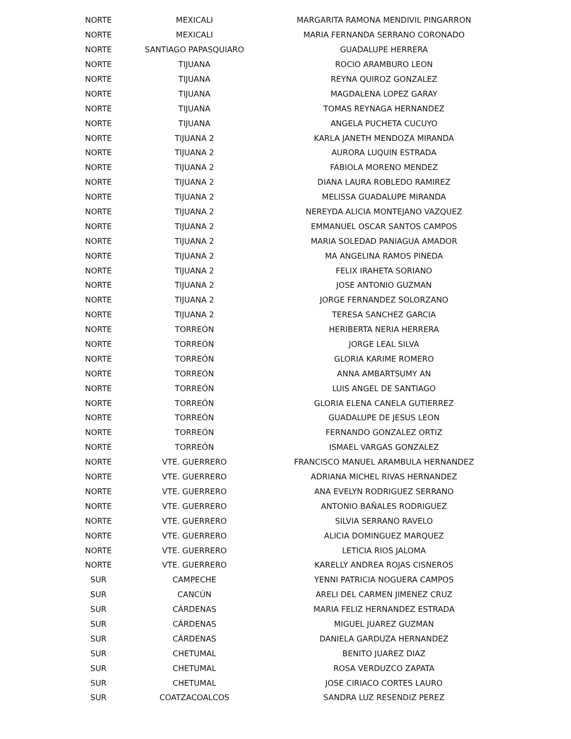| NORTE | MEXICALI | MARGARITA RAMONA MENDIVIL PINGARRON |
| NORTE | MEXICALI | MARIA FERNANDA SERRANO CORONADO |
| NORTE | SANTIAGO PAPASQUIARO | GUADALUPE HERRERA |
| NORTE | TIJUANA | ROCIO ARAMBURO LEON |
| NORTE | TIJUANA | REYNA QUIROZ GONZALEZ |
| NORTE | TIJUANA | MAGDALENA LOPEZ GARAY |
| NORTE | TIJUANA | TOMAS REYNAGA HERNANDEZ |
| NORTE | TIJUANA | ANGELA PUCHETA CUCUYO |
| NORTE | TIJUANA 2 | KARLA JANETH MENDOZA MIRANDA |
| NORTE | TIJUANA 2 | AURORA LUQUIN ESTRADA |
| NORTE | TIJUANA 2 | FABIOLA MORENO MENDEZ |
| NORTE | TIJUANA 2 | DIANA LAURA ROBLEDO RAMIREZ |
| NORTE | TIJUANA 2 | MELISSA GUADALUPE MIRANDA |
| NORTE | TIJUANA 2 | NEREYDA ALICIA MONTEJANO VAZQUEZ |
| NORTE | TIJUANA 2 | EMMANUEL OSCAR SANTOS CAMPOS |
| NORTE | TIJUANA 2 | MARIA SOLEDAD PANIAGUA AMADOR |
| NORTE | TIJUANA 2 | MA ANGELINA RAMOS PINEDA |
| NORTE | TIJUANA 2 | FELIX IRAHETA SORIANO |
| NORTE | TIJUANA 2 | JOSE ANTONIO GUZMAN |
| NORTE | TIJUANA 2 | JORGE FERNANDEZ SOLORZANO |
| NORTE | TIJUANA 2 | TERESA SANCHEZ GARCIA |
| NORTE | TORREÓN | HERIBERTA NERIA HERRERA |
| NORTE | TORREÓN | JORGE LEAL SILVA |
| NORTE | TORREÓN | GLORIA KARIME ROMERO |
| NORTE | TORREÓN | ANNA AMBARTSUMY AN |
| NORTE | TORREÓN | LUIS ANGEL DE SANTIAGO |
| NORTE | TORREÓN | GLORIA ELENA CANELA GUTIERREZ |
| NORTE | TORREÓN | GUADALUPE DE JESUS LEON |
| NORTE | TORREÓN | FERNANDO GONZALEZ ORTIZ |
| NORTE | TORREÓN | ISMAEL VARGAS GONZALEZ |
| NORTE | VTE. GUERRERO | FRANCISCO MANUEL ARAMBULA HERNANDEZ |
| NORTE | VTE. GUERRERO | ADRIANA MICHEL RIVAS HERNANDEZ |
| NORTE | VTE. GUERRERO | ANA EVELYN RODRIGUEZ SERRANO |
| NORTE | VTE. GUERRERO | ANTONIO BAÑALES RODRIGUEZ |
| NORTE | VTE. GUERRERO | SILVIA SERRANO RAVELO |
| NORTE | VTE. GUERRERO | ALICIA DOMINGUEZ MARQUEZ |
| NORTE | VTE. GUERRERO | LETICIA RIOS JALOMA |
| NORTE | VTE. GUERRERO | KARELLY ANDREA ROJAS CISNEROS |
| SUR | CAMPECHE | YENNI PATRICIA NOGUERA CAMPOS |
| SUR | CANCÚN | ARELI DEL CARMEN JIMENEZ CRUZ |
| SUR | CÁRDENAS | MARIA FELIZ HERNANDEZ ESTRADA |
| SUR | CÁRDENAS | MIGUEL JUAREZ GUZMAN |
| SUR | CÁRDENAS | DANIELA GARDUZA HERNANDEZ |
| SUR | CHETUMAL | BENITO JUAREZ DIAZ |
| SUR | CHETUMAL | ROSA VERDUZCO ZAPATA |
| SUR | CHETUMAL | JOSE CIRIACO CORTES LAURO |
| SUR | COATZACOALCOS | SANDRA LUZ RESENDIZ PEREZ |